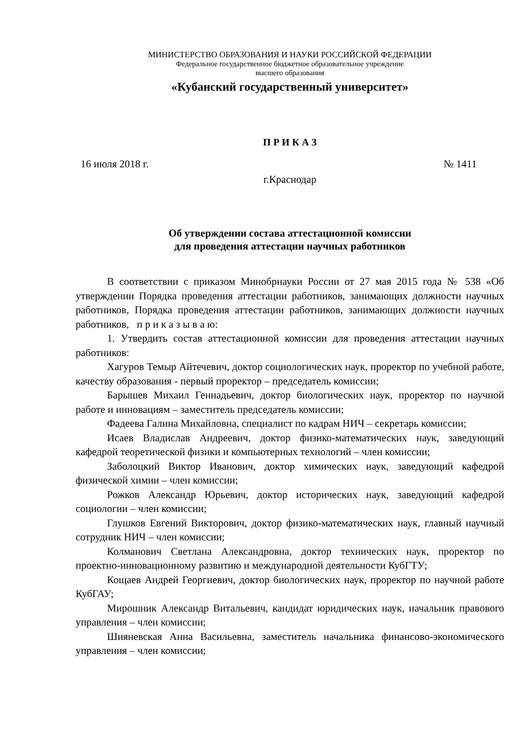МИНИСТЕРСТВО ОБРАЗОВАНИЯ И НАУКИ РОССИЙСКОЙ ФЕДЕРАЦИИ
Федеральное государственное бюджетное образовательное учреждение
высшего образования
«Кубанский государственный университет»
П Р И К А З
16 июля 2018 г. № 1411
г.Краснодар
Об утверждении состава аттестационной комиссии
для проведения аттестации научных работников
В соответствии с приказом Минобрнауки России от 27 мая 2015 года № 538 «Об утверждении Порядка проведения аттестации работников, занимающих должности научных работников, Порядка проведения аттестации работников, занимающих должности научных работников, п р и к а з ы в а ю:
1. Утвердить состав аттестационной комиссии для проведения аттестации научных работников:
Хагуров Темыр Айтечевич, доктор социологических наук, проректор по учебной работе, качеству образования - первый проректор – председатель комиссии;
Барышев Михаил Геннадьевич, доктор биологических наук, проректор по научной работе и инновациям – заместитель председатель комиссии;
Фадеева Галина Михайловна, специалист по кадрам НИЧ – секретарь комиссии;
Исаев Владислав Андреевич, доктор физико-математических наук, заведующий кафедрой теоретической физики и компьютерных технологий – член комиссии;
Заболоцкий Виктор Иванович, доктор химических наук, заведующий кафедрой физической химии – член комиссии;
Рожков Александр Юрьевич, доктор исторических наук, заведующий кафедрой социологии – член комиссии;
Глушков Евгений Викторович, доктор физико-математических наук, главный научный сотрудник НИЧ – член комиссии;
Колманович Светлана Александровна, доктор технических наук, проректор по проектно-инновационному развитию и международной деятельности КубГТУ;
Кощаев Андрей Георгиевич, доктор биологических наук, проректор по научной работе КубГАУ;
Мирошник Александр Витальевич, кандидат юридических наук, начальник правового управления – член комиссии;
Шияневская Анна Васильевна, заместитель начальника финансово-экономического управления – член комиссии;